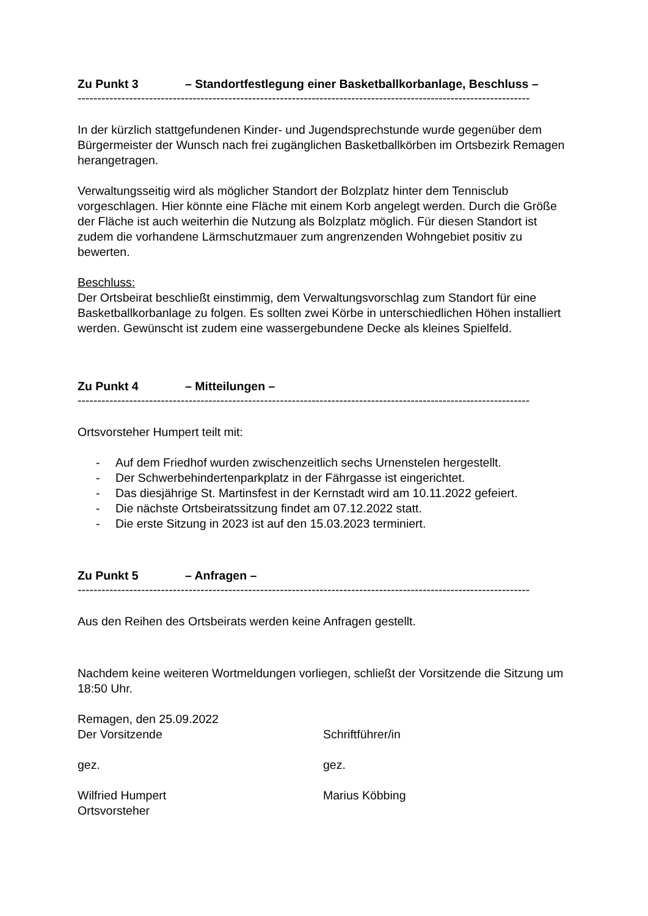Zu Punkt 3 – Standortfestlegung einer Basketballkorbanlage, Beschluss –
------------------------------------------------------------------------------------------------------------------
In der kürzlich stattgefundenen Kinder- und Jugendsprechstunde wurde gegenüber dem Bürgermeister der Wunsch nach frei zugänglichen Basketballkörben im Ortsbezirk Remagen herangetragen.
Verwaltungsseitig wird als möglicher Standort der Bolzplatz hinter dem Tennisclub vorgeschlagen. Hier könnte eine Fläche mit einem Korb angelegt werden. Durch die Größe der Fläche ist auch weiterhin die Nutzung als Bolzplatz möglich. Für diesen Standort ist zudem die vorhandene Lärmschutzmauer zum angrenzenden Wohngebiet positiv zu bewerten.
Beschluss:
Der Ortsbeirat beschließt einstimmig, dem Verwaltungsvorschlag zum Standort für eine Basketballkorbanlage zu folgen. Es sollten zwei Körbe in unterschiedlichen Höhen installiert werden. Gewünscht ist zudem eine wassergebundene Decke als kleines Spielfeld.
Zu Punkt 4 – Mitteilungen –
------------------------------------------------------------------------------------------------------------------
Ortsvorsteher Humpert teilt mit:
- Auf dem Friedhof wurden zwischenzeitlich sechs Urnenstelen hergestellt.
- Der Schwerbehindertenparkplatz in der Fährgasse ist eingerichtet.
- Das diesjährige St. Martinsfest in der Kernstadt wird am 10.11.2022 gefeiert.
- Die nächste Ortsbeiratssitzung findet am 07.12.2022 statt.
- Die erste Sitzung in 2023 ist auf den 15.03.2023 terminiert.
Zu Punkt 5 – Anfragen –
------------------------------------------------------------------------------------------------------------------
Aus den Reihen des Ortsbeirats werden keine Anfragen gestellt.
Nachdem keine weiteren Wortmeldungen vorliegen, schließt der Vorsitzende die Sitzung um 18:50 Uhr.
Remagen, den 25.09.2022
Der Vorsitzende Schriftführer/in
gez. gez.
Wilfried Humpert
Ortsvorsteher
Marius Köbbing